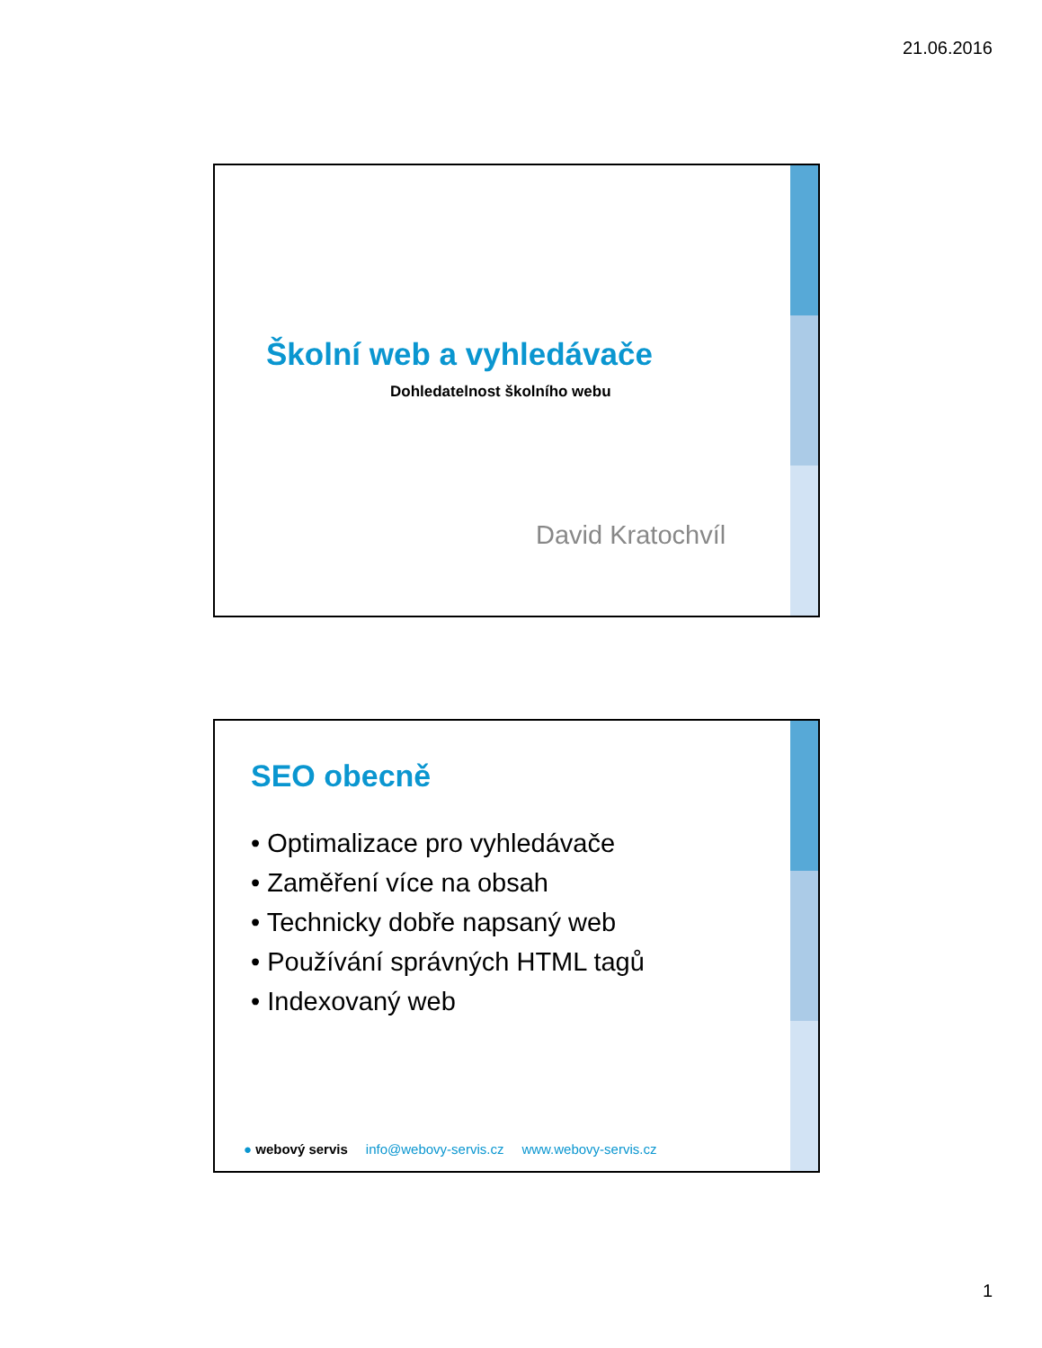21.06.2016
Školní web a vyhledávače
Dohledatelnost školního webu
David Kratochvíl
SEO obecně
• Optimalizace pro vyhledávače
• Zaměření více na obsah
• Technicky dobře napsaný web
• Používání správných HTML tagů
• Indexovaný web
● webový servis info@webovy-servis.cz www.webovy-servis.cz
1